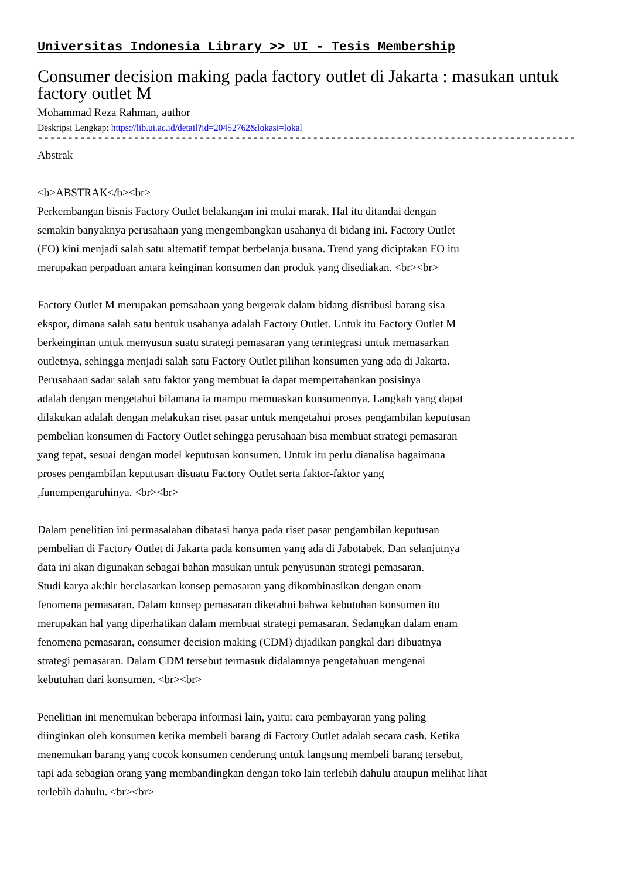Universitas Indonesia Library >> UI - Tesis Membership
Consumer decision making pada factory outlet di Jakarta : masukan untuk factory outlet M
Mohammad Reza Rahman, author
Deskripsi Lengkap: https://lib.ui.ac.id/detail?id=20452762&lokasi=lokal
------------------------------------------------------------------------------------------
Abstrak
<b>ABSTRAK</b><br>
Perkembangan bisnis Factory Outlet belakangan ini mulai marak. Hal itu ditandai dengan
semakin banyaknya perusahaan yang mengembangkan usahanya di bidang ini. Factory Outlet
(FO) kini menjadi salah satu altematif tempat berbelanja busana. Trend yang diciptakan FO itu
merupakan perpaduan antara keinginan konsumen dan produk yang disediakan. <br><br>
Factory Outlet M merupakan pemsahaan yang bergerak dalam bidang distribusi barang sisa
ekspor, dimana salah satu bentuk usahanya adalah Factory Outlet. Untuk itu Factory Outlet M
berkeinginan untuk menyusun suatu strategi pemasaran yang terintegrasi untuk memasarkan
outletnya, sehingga menjadi salah satu Factory Outlet pilihan konsumen yang ada di Jakarta.
Perusahaan sadar salah satu faktor yang membuat ia dapat mempertahankan posisinya
adalah dengan mengetahui bilamana ia mampu memuaskan konsumennya. Langkah yang dapat
dilakukan adalah dengan melakukan riset pasar untuk mengetahui proses pengambilan keputusan
pembelian konsumen di Factory Outlet sehingga perusahaan bisa membuat strategi pemasaran
yang tepat, sesuai dengan model keputusan konsumen. Untuk itu perlu dianalisa bagaimana
proses pengambilan keputusan disuatu Factory Outlet serta faktor-faktor yang
,funempengaruhinya. <br><br>
Dalam penelitian ini permasalahan dibatasi hanya pada riset pasar pengambilan keputusan
pembelian di Factory Outlet di Jakarta pada konsumen yang ada di Jabotabek. Dan selanjutnya
data ini akan digunakan sebagai bahan masukan untuk penyusunan strategi pemasaran.
Studi karya ak:hir berclasarkan konsep pemasaran yang dikombinasikan dengan enam
fenomena pemasaran. Dalam konsep pemasaran diketahui bahwa kebutuhan konsumen itu
merupakan hal yang diperhatikan dalam membuat strategi pemasaran. Sedangkan dalam enam
fenomena pemasaran, consumer decision making (CDM) dijadikan pangkal dari dibuatnya
strategi pemasaran. Dalam CDM tersebut termasuk didalamnya pengetahuan mengenai
kebutuhan dari konsumen. <br><br>
Penelitian ini menemukan beberapa informasi lain, yaitu: cara pembayaran yang paling
diinginkan oleh konsumen ketika membeli barang di Factory Outlet adalah secara cash. Ketika
menemukan barang yang cocok konsumen cenderung untuk langsung membeli barang tersebut,
tapi ada sebagian orang yang membandingkan dengan toko lain terlebih dahulu ataupun melihat lihat
terlebih dahulu. <br><br>